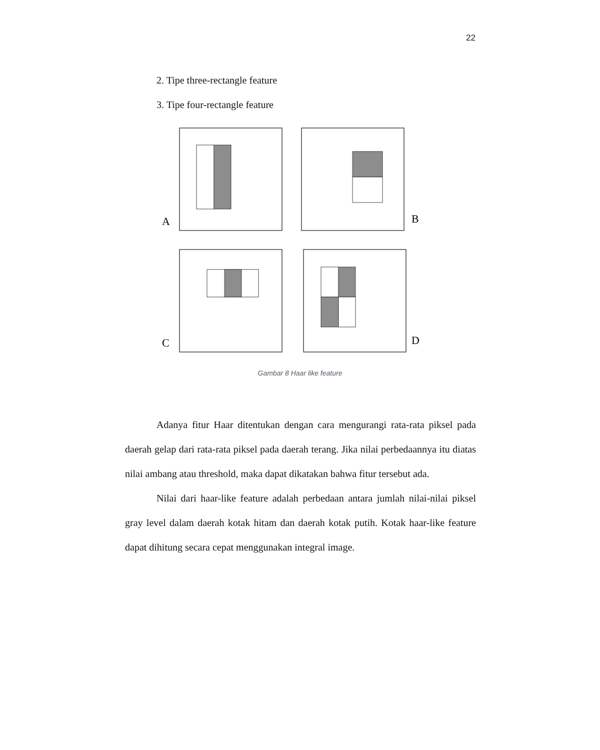22
2. Tipe three-rectangle feature
3. Tipe four-rectangle feature
A
B
C
D
Gambar 8 Haar like feature
Adanya fitur Haar ditentukan dengan cara mengurangi rata-rata piksel pada daerah gelap dari rata-rata piksel pada daerah terang. Jika nilai perbedaannya itu diatas nilai ambang atau threshold, maka dapat dikatakan bahwa fitur tersebut ada.
Nilai dari haar-like feature adalah perbedaan antara jumlah nilai-nilai piksel gray level dalam daerah kotak hitam dan daerah kotak putih. Kotak haar-like feature dapat dihitung secara cepat menggunakan integral image.